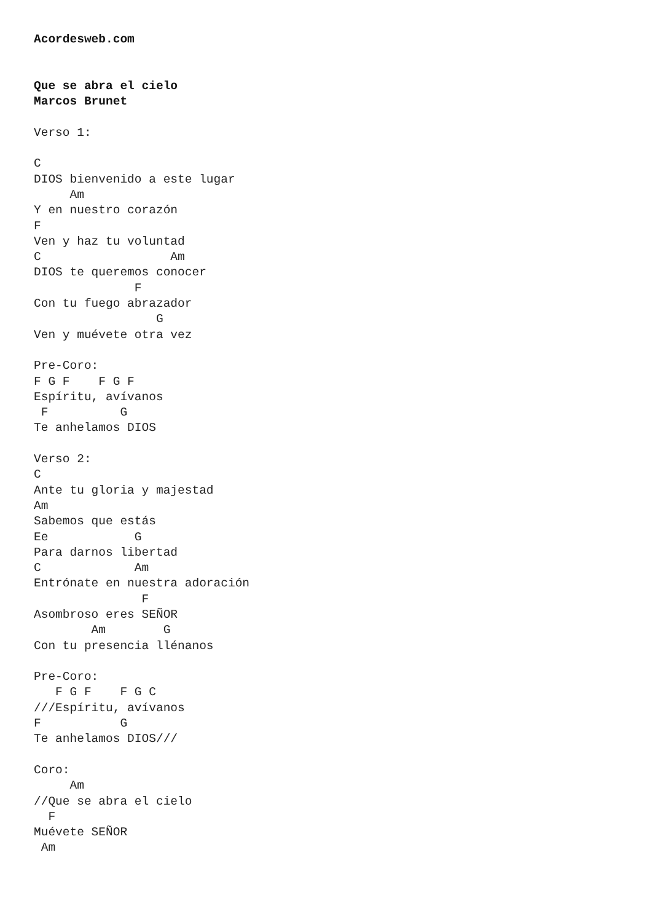Acordesweb.com


Que se abra el cielo
Marcos Brunet

Verso 1:

C
DIOS bienvenido a este lugar
     Am
Y en nuestro corazón
F
Ven y haz tu voluntad
C                  Am
DIOS te queremos conocer
              F
Con tu fuego abrazador
                 G
Ven y muévete otra vez

Pre-Coro:
F G F    F G F
Espíritu, avívanos
 F          G
Te anhelamos DIOS

Verso 2:
C
Ante tu gloria y majestad
Am
Sabemos que estás
Ee            G
Para darnos libertad
C             Am
Entrónate en nuestra adoración
               F
Asombroso eres SEÑOR
        Am        G
Con tu presencia llénanos

Pre-Coro:
   F G F    F G C
///Espíritu, avívanos
F           G
Te anhelamos DIOS///

Coro:
     Am
//Que se abra el cielo
  F
Muévete SEÑOR
 Am